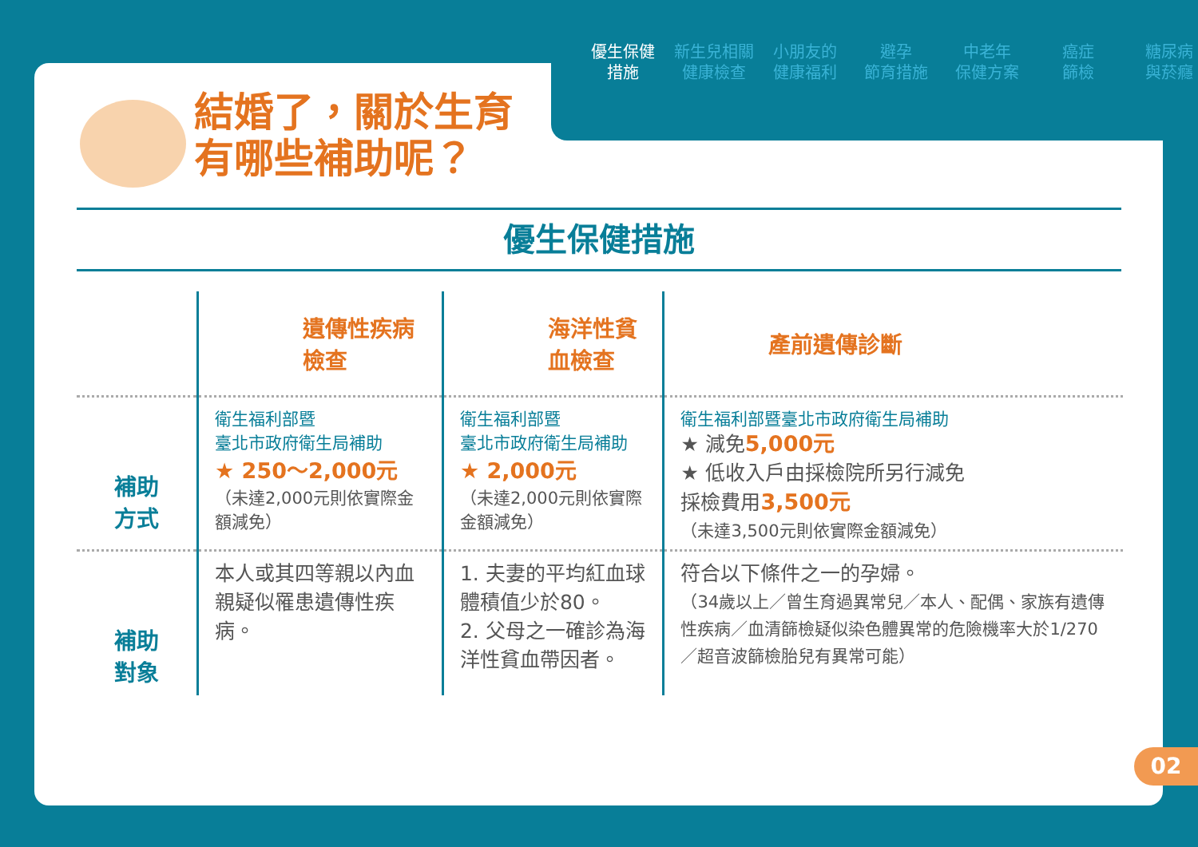優生保健
措施
新生兒相關
健康檢查
小朋友的
健康福利
避孕
節育措施
中老年
保健方案
癌症
篩檢
糖尿病
與菸癮
結婚了，關於生育
有哪些補助呢？
優生保健措施
| | 遺傳性疾病檢查 | 海洋性貧血檢查 | 產前遺傳診斷 |
| --- | --- | --- | --- |
| 補助 方式 | 衛生福利部暨 臺北市政府衛生局補助 ★ 250～2,000元 （未達2,000元則依實際金額減免） | 衛生福利部暨 臺北市政府衛生局補助 ★ 2,000元 （未達2,000元則依實際金額減免） | 衛生福利部暨臺北市政府衛生局補助 ★ 減免 5,000元 ★ 低收入戶由採檢院所另行減免 採檢費用 3,500元 （未達3,500元則依實際金額減免） |
| 補助 對象 | 本人或其四等親以內血親疑似罹患遺傳性疾病。 | 1. 夫妻的平均紅血球體積值少於80。 2. 父母之一確診為海洋性貧血帶因者。 | 符合以下條件之一的孕婦。 （34歲以上／曾生育過異常兒／本人、配偶、家族有遺傳性疾病／血清篩檢疑似染色體異常的危險機率大於1/270 ／超音波篩檢胎兒有異常可能） |
02